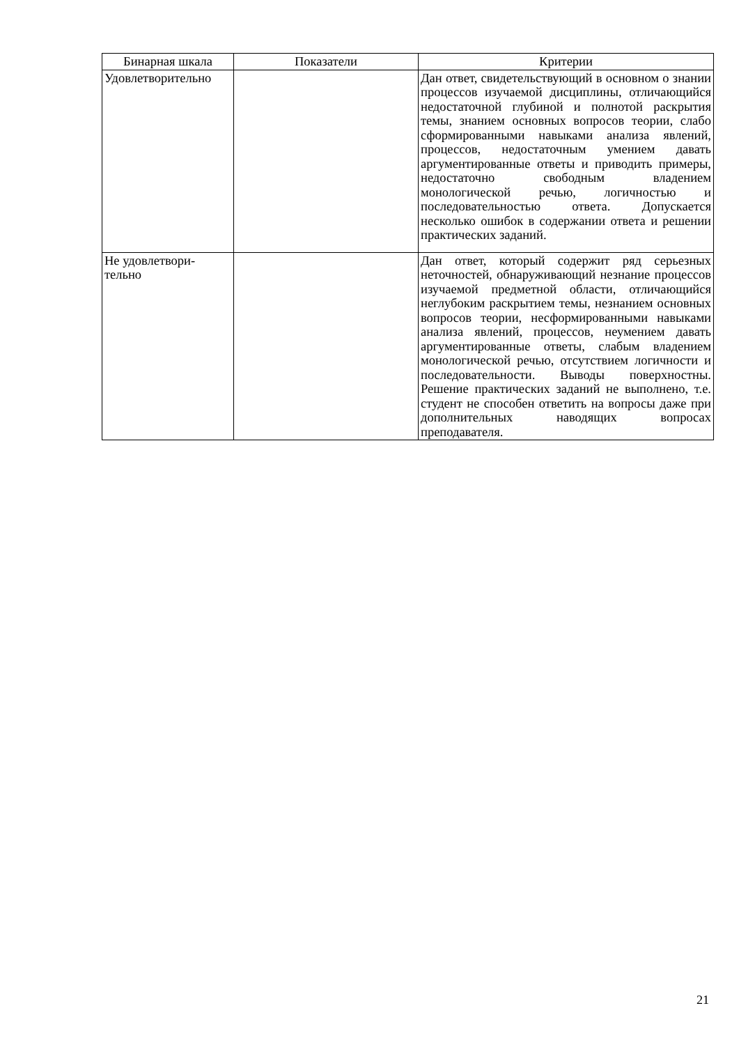| Бинарная шкала | Показатели | Критерии |
| --- | --- | --- |
| Удовлетворительно | | Дан ответ, свидетельствующий в основном о знании процессов изучаемой дисциплины, отличающийся недостаточной глубиной и полнотой раскрытия темы, знанием основных вопросов теории, слабо сформированными навыками анализа явлений, процессов, недостаточным умением давать аргументированные ответы и приводить примеры, недостаточно свободным владением монологической речью, логичностью и последовательностью ответа. Допускается несколько ошибок в содержании ответа и решении практических заданий. |
| Не удовлетвори- тельно | | Дан ответ, который содержит ряд серьезных неточностей, обнаруживающий незнание процессов изучаемой предметной области, отличающийся неглубоким раскрытием темы, незнанием основных вопросов теории, несформированными навыками анализа явлений, процессов, неумением давать аргументированные ответы, слабым владением монологической речью, отсутствием логичности и последовательности. Выводы поверхностны. Решение практических заданий не выполнено, т.е. студент не способен ответить на вопросы даже при дополнительных наводящих вопросах преподавателя. |
21